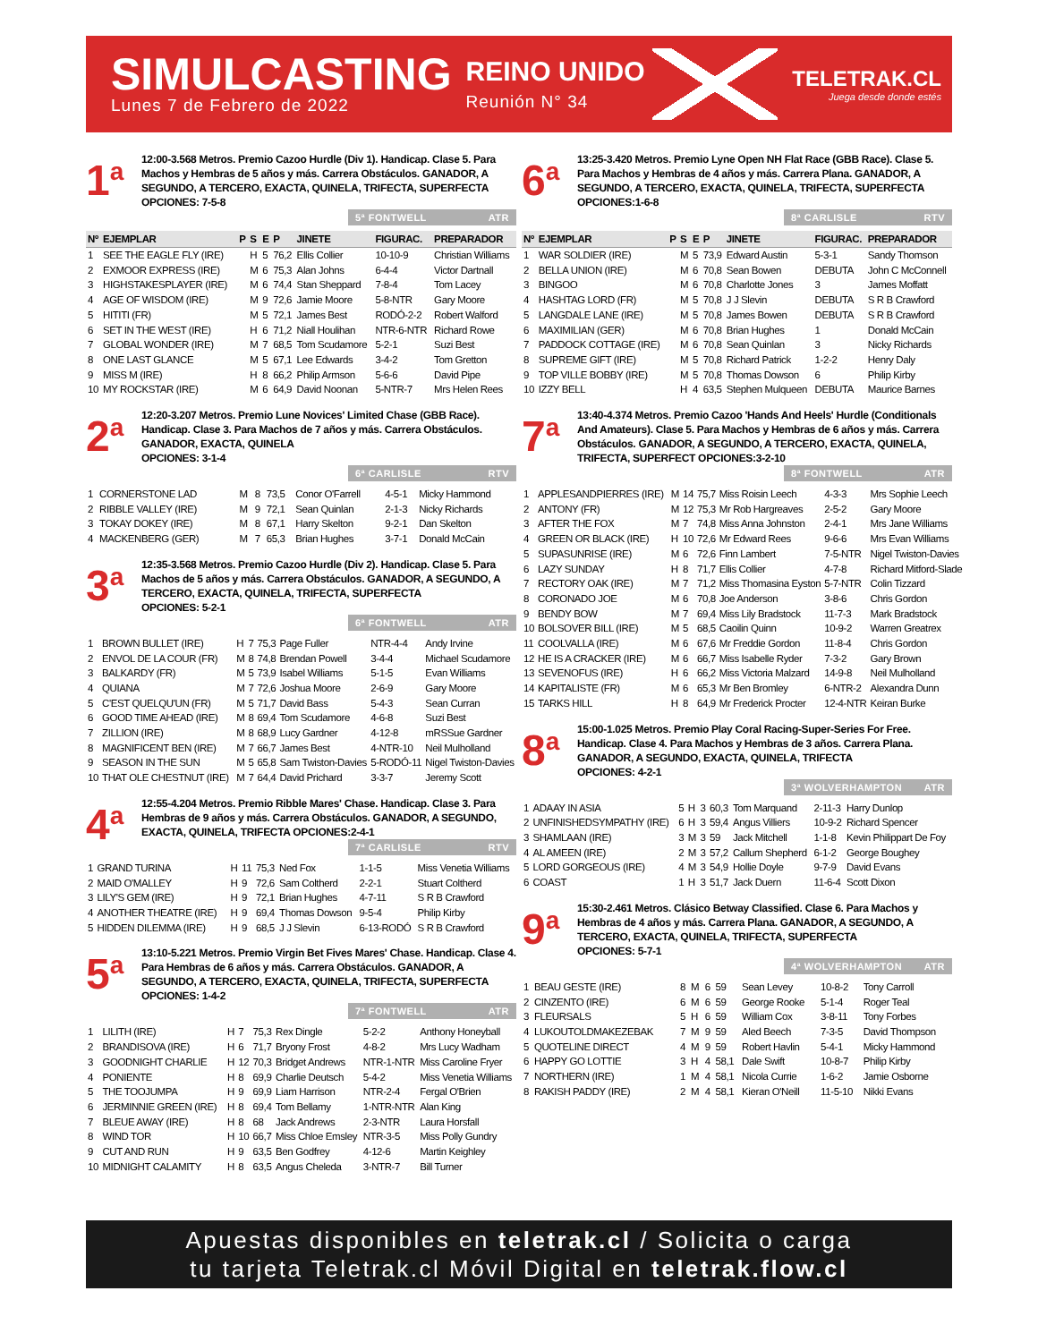SIMULCASTING
Lunes 7 de Febrero de 2022
REINO UNIDO
Reunión N° 34
TELETRAK.CL
Juega desde donde estés
1<sup>a</sup>
12:00-3.568 Metros. Premio Cazoo Hurdle (Div 1). Handicap. Clase 5. Para Machos y Hembras de 5 años y más. Carrera Obstáculos. GANADOR, A SEGUNDO, A TERCERO, EXACTA, QUINELA, TRIFECTA, SUPERFECTA
OPCIONES: 7-5-8
5ª FONTWELL ATR
| Nº | EJEMPLAR | P | S | E | P | JINETE | FIGURAC. | PREPARADOR |
| --- | --- | --- | --- | --- | --- | --- | --- | --- |
| 1 | SEE THE EAGLE FLY (IRE) | | H | 5 | 76,2 | Ellis Collier | 10-10-9 | Christian Williams |
| 2 | EXMOOR EXPRESS (IRE) | | M | 6 | 75,3 | Alan Johns | 6-4-4 | Victor Dartnall |
| 3 | HIGHSTAKESPLAYER (IRE) | | M | 6 | 74,4 | Stan Sheppard | 7-8-4 | Tom Lacey |
| 4 | AGE OF WISDOM (IRE) | | M | 9 | 72,6 | Jamie Moore | 5-8-NTR | Gary Moore |
| 5 | HITITI (FR) | | M | 5 | 72,1 | James Best | RODÓ-2-2 | Robert Walford |
| 6 | SET IN THE WEST (IRE) | | H | 6 | 71,2 | Niall Houlihan | NTR-6-NTR | Richard Rowe |
| 7 | GLOBAL WONDER (IRE) | | M | 7 | 68,5 | Tom Scudamore | 5-2-1 | Suzi Best |
| 8 | ONE LAST GLANCE | | M | 5 | 67,1 | Lee Edwards | 3-4-2 | Tom Gretton |
| 9 | MISS M (IRE) | | H | 8 | 66,2 | Philip Armson | 5-6-6 | David Pipe |
| 10 | MY ROCKSTAR (IRE) | | M | 6 | 64,9 | David Noonan | 5-NTR-7 | Mrs Helen Rees |
2<sup>a</sup>
12:20-3.207 Metros. Premio Lune Novices' Limited Chase (GBB Race). Handicap. Clase 3. Para Machos de 7 años y más. Carrera Obstáculos. GANADOR, EXACTA, QUINELA
OPCIONES: 3-1-4
6ª CARLISLE RTV
| 1 | CORNERSTONE LAD | | M | 8 | 73,5 | Conor O'Farrell | 4-5-1 | Micky Hammond |
| 2 | RIBBLE VALLEY (IRE) | | M | 9 | 72,1 | Sean Quinlan | 2-1-3 | Nicky Richards |
| 3 | TOKAY DOKEY (IRE) | | M | 8 | 67,1 | Harry Skelton | 9-2-1 | Dan Skelton |
| 4 | MACKENBERG (GER) | | M | 7 | 65,3 | Brian Hughes | 3-7-1 | Donald McCain |
3<sup>a</sup>
12:35-3.568 Metros. Premio Cazoo Hurdle (Div 2). Handicap. Clase 5. Para Machos de 5 años y más. Carrera Obstáculos. GANADOR, A SEGUNDO, A TERCERO, EXACTA, QUINELA, TRIFECTA, SUPERFECTA
OPCIONES: 5-2-1
6ª FONTWELL ATR
| 1 | BROWN BULLET (IRE) | | H | 7 | 75,3 | Page Fuller | NTR-4-4 | Andy Irvine |
| 2 | ENVOL DE LA COUR (FR) | | M | 8 | 74,8 | Brendan Powell | 3-4-4 | Michael Scudamore |
| 3 | BALKARDY (FR) | | M | 5 | 73,9 | Isabel Williams | 5-1-5 | Evan Williams |
| 4 | QUIANA | | M | 7 | 72,6 | Joshua Moore | 2-6-9 | Gary Moore |
| 5 | C'EST QUELQU'UN (FR) | | M | 5 | 71,7 | David Bass | 5-4-3 | Sean Curran |
| 6 | GOOD TIME AHEAD (IRE) | | M | 8 | 69,4 | Tom Scudamore | 4-6-8 | Suzi Best |
| 7 | ZILLION (IRE) | | M | 8 | 68,9 | Lucy Gardner | 4-12-8 | mRSSue Gardner |
| 8 | MAGNIFICENT BEN (IRE) | | M | 7 | 66,7 | James Best | 4-NTR-10 | Neil Mulholland |
| 9 | SEASON IN THE SUN | | M | 5 | 65,8 | Sam Twiston-Davies | 5-RODÓ-11 | Nigel Twiston-Davies |
| 10 | THAT OLE CHESTNUT (IRE) | | M | 7 | 64,4 | David Prichard | 3-3-7 | Jeremy Scott |
4<sup>a</sup>
12:55-4.204 Metros. Premio Ribble Mares' Chase. Handicap. Clase 3. Para Hembras de 9 años y más. Carrera Obstáculos. GANADOR, A SEGUNDO, EXACTA, QUINELA, TRIFECTA OPCIONES:2-4-1
7ª CARLISLE RTV
| 1 | GRAND TURINA | | H | 11 | 75,3 | Ned Fox | 1-1-5 | Miss Venetia Williams |
| 2 | MAID O'MALLEY | | H | 9 | 72,6 | Sam Coltherd | 2-2-1 | Stuart Coltherd |
| 3 | LILY'S GEM (IRE) | | H | 9 | 72,1 | Brian Hughes | 4-7-11 | S R B Crawford |
| 4 | ANOTHER THEATRE (IRE) | | H | 9 | 69,4 | Thomas Dowson | 9-5-4 | Philip Kirby |
| 5 | HIDDEN DILEMMA (IRE) | | H | 9 | 68,5 | J J Slevin | 6-13-RODÓ | S R B Crawford |
5<sup>a</sup>
13:10-5.221 Metros. Premio Virgin Bet Fives Mares' Chase. Handicap. Clase 4. Para Hembras de 6 años y más. Carrera Obstáculos. GANADOR, A SEGUNDO, A TERCERO, EXACTA, QUINELA, TRIFECTA, SUPERFECTA
OPCIONES: 1-4-2
7ª FONTWELL ATR
| 1 | LILITH (IRE) | | H | 7 | 75,3 | Rex Dingle | 5-2-2 | Anthony Honeyball |
| 2 | BRANDISOVA (IRE) | | H | 6 | 71,7 | Bryony Frost | 4-8-2 | Mrs Lucy Wadham |
| 3 | GOODNIGHT CHARLIE | | H | 12 | 70,3 | Bridget Andrews | NTR-1-NTR | Miss Caroline Fryer |
| 4 | PONIENTE | | H | 8 | 69,9 | Charlie Deutsch | 5-4-2 | Miss Venetia Williams |
| 5 | THE TOOJUMPA | | H | 9 | 69,9 | Liam Harrison | NTR-2-4 | Fergal O'Brien |
| 6 | JERMINNIE GREEN (IRE) | | H | 8 | 69,4 | Tom Bellamy | 1-NTR-NTR | Alan King |
| 7 | BLEUE AWAY (IRE) | | H | 8 | 68 | Jack Andrews | 2-3-NTR | Laura Horsfall |
| 8 | WIND TOR | | H | 10 | 66,7 | Miss Chloe Emsley | NTR-3-5 | Miss Polly Gundry |
| 9 | CUT AND RUN | | H | 9 | 63,5 | Ben Godfrey | 4-12-6 | Martin Keighley |
| 10 | MIDNIGHT CALAMITY | | H | 8 | 63,5 | Angus Cheleda | 3-NTR-7 | Bill Turner |
6<sup>a</sup>
13:25-3.420 Metros. Premio Lyne Open NH Flat Race (GBB Race). Clase 5. Para Machos y Hembras de 4 años y más. Carrera Plana. GANADOR, A SEGUNDO, A TERCERO, EXACTA, QUINELA, TRIFECTA, SUPERFECTA OPCIONES:1-6-8
8ª CARLISLE RTV
| Nº | EJEMPLAR | P | S | E | P | JINETE | FIGURAC. | PREPARADOR |
| --- | --- | --- | --- | --- | --- | --- | --- | --- |
| 1 | WAR SOLDIER (IRE) | | M | 5 | 73,9 | Edward Austin | 5-3-1 | Sandy Thomson |
| 2 | BELLA UNION (IRE) | | M | 6 | 70,8 | Sean Bowen | DEBUTA | John C McConnell |
| 3 | BINGOO | | M | 6 | 70,8 | Charlotte Jones | 3 | James Moffatt |
| 4 | HASHTAG LORD (FR) | | M | 5 | 70,8 | J J Slevin | DEBUTA | S R B Crawford |
| 5 | LANGDALE LANE (IRE) | | M | 5 | 70,8 | James Bowen | DEBUTA | S R B Crawford |
| 6 | MAXIMILIAN (GER) | | M | 6 | 70,8 | Brian Hughes | 1 | Donald McCain |
| 7 | PADDOCK COTTAGE (IRE) | | M | 6 | 70,8 | Sean Quinlan | 3 | Nicky Richards |
| 8 | SUPREME GIFT (IRE) | | M | 5 | 70,8 | Richard Patrick | 1-2-2 | Henry Daly |
| 9 | TOP VILLE BOBBY (IRE) | | M | 5 | 70,8 | Thomas Dowson | 6 | Philip Kirby |
| 10 | IZZY BELL | | H | 4 | 63,5 | Stephen Mulqueen | DEBUTA | Maurice Barnes |
7<sup>a</sup>
13:40-4.374 Metros. Premio Cazoo 'Hands And Heels' Hurdle (Conditionals And Amateurs). Clase 5. Para Machos y Hembras de 6 años y más. Carrera Obstáculos. GANADOR, A SEGUNDO, A TERCERO, EXACTA, QUINELA, TRIFECTA, SUPERFECT OPCIONES:3-2-10
8ª FONTWELL ATR
| 1 | APPLESANDPIERRES (IRE) | | M | 14 | 75,7 | Miss Roisin Leech | 4-3-3 | Mrs Sophie Leech |
| 2 | ANTONY (FR) | | M | 12 | 75,3 | Mr Rob Hargreaves | 2-5-2 | Gary Moore |
| 3 | AFTER THE FOX | | M | 7 | 74,8 | Miss Anna Johnston | 2-4-1 | Mrs Jane Williams |
| 4 | GREEN OR BLACK (IRE) | | H | 10 | 72,6 | Mr Edward Rees | 9-6-6 | Mrs Evan Williams |
| 5 | SUPASUNRISE (IRE) | | M | 6 | 72,6 | Finn Lambert | 7-5-NTR | Nigel Twiston-Davies |
| 6 | LAZY SUNDAY | | H | 8 | 71,7 | Ellis Collier | 4-7-8 | Richard Mitford-Slade |
| 7 | RECTORY OAK (IRE) | | M | 7 | 71,2 | Miss Thomasina Eyston | 5-7-NTR | Colin Tizzard |
| 8 | CORONADO JOE | | M | 6 | 70,8 | Joe Anderson | 3-8-6 | Chris Gordon |
| 9 | BENDY BOW | | M | 7 | 69,4 | Miss Lily Bradstock | 11-7-3 | Mark Bradstock |
| 10 | BOLSOVER BILL (IRE) | | M | 5 | 68,5 | Caoilin Quinn | 10-9-2 | Warren Greatrex |
| 11 | COOLVALLA (IRE) | | M | 6 | 67,6 | Mr Freddie Gordon | 11-8-4 | Chris Gordon |
| 12 | HE IS A CRACKER (IRE) | | M | 6 | 66,7 | Miss Isabelle Ryder | 7-3-2 | Gary Brown |
| 13 | SEVENOFUS (IRE) | | H | 6 | 66,2 | Miss Victoria Malzard | 14-9-8 | Neil Mulholland |
| 14 | KAPITALISTE (FR) | | M | 6 | 65,3 | Mr Ben Bromley | 6-NTR-2 | Alexandra Dunn |
| 15 | TARKS HILL | | H | 8 | 64,9 | Mr Frederick Procter | 12-4-NTR | Keiran Burke |
8<sup>a</sup>
15:00-1.025 Metros. Premio Play Coral Racing-Super-Series For Free. Handicap. Clase 4. Para Machos y Hembras de 3 años. Carrera Plana. GANADOR, A SEGUNDO, EXACTA, QUINELA, TRIFECTA
OPCIONES: 4-2-1
3ª WOLVERHAMPTON ATR
| 1 | ADAAY IN ASIA | 5 | H | 3 | 60,3 | Tom Marquand | 2-11-3 | Harry Dunlop |
| 2 | UNFINISHEDSYMPATHY (IRE) | 6 | H | 3 | 59,4 | Angus Villiers | 10-9-2 | Richard Spencer |
| 3 | SHAMLAAN (IRE) | 3 | M | 3 | 59 | Jack Mitchell | 1-1-8 | Kevin Philippart De Foy |
| 4 | AL AMEEN (IRE) | 2 | M | 3 | 57,2 | Callum Shepherd | 6-1-2 | George Boughey |
| 5 | LORD GORGEOUS (IRE) | 4 | M | 3 | 54,9 | Hollie Doyle | 9-7-9 | David Evans |
| 6 | COAST | 1 | H | 3 | 51,7 | Jack Duern | 11-6-4 | Scott Dixon |
9<sup>a</sup>
15:30-2.461 Metros. Clásico Betway Classified. Clase 6. Para Machos y Hembras de 4 años y más. Carrera Plana. GANADOR, A SEGUNDO, A TERCERO, EXACTA, QUINELA, TRIFECTA, SUPERFECTA
OPCIONES: 5-7-1
4ª WOLVERHAMPTON ATR
| 1 | BEAU GESTE (IRE) | 8 | M | 6 | 59 | Sean Levey | 10-8-2 | Tony Carroll |
| 2 | CINZENTO (IRE) | 6 | M | 6 | 59 | George Rooke | 5-1-4 | Roger Teal |
| 3 | FLEURSALS | 5 | H | 6 | 59 | William Cox | 3-8-11 | Tony Forbes |
| 4 | LUKOUTOLDMAKEZEBAK | 7 | M | 9 | 59 | Aled Beech | 7-3-5 | David Thompson |
| 5 | QUOTELINE DIRECT | 4 | M | 9 | 59 | Robert Havlin | 5-4-1 | Micky Hammond |
| 6 | HAPPY GO LOTTIE | 3 | H | 4 | 58,1 | Dale Swift | 10-8-7 | Philip Kirby |
| 7 | NORTHERN (IRE) | 1 | M | 4 | 58,1 | Nicola Currie | 1-6-2 | Jamie Osborne |
| 8 | RAKISH PADDY (IRE) | 2 | M | 4 | 58,1 | Kieran O'Neill | 11-5-10 | Nikki Evans |
Apuestas disponibles en teletrak.cl / Solicita o carga
tu tarjeta Teletrak.cl Móvil Digital en teletrak.flow.cl